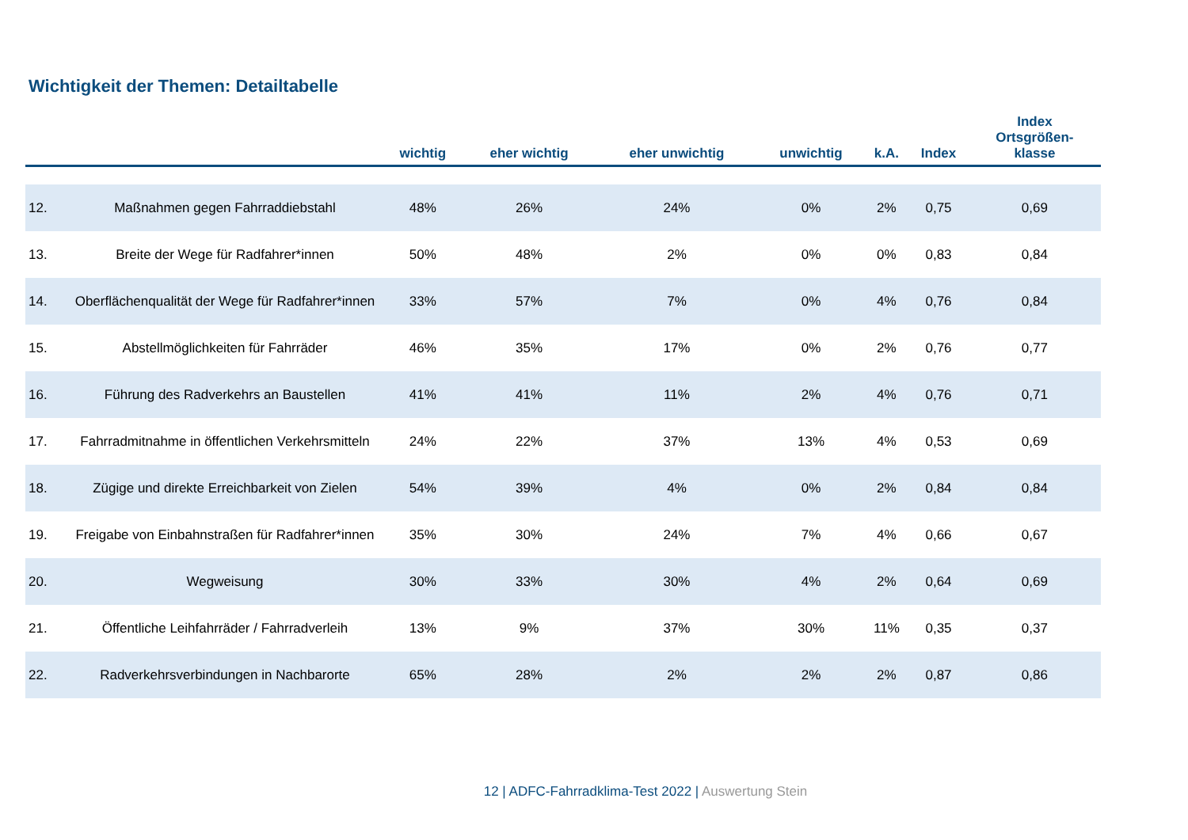Wichtigkeit der Themen: Detailtabelle
| | | wichtig | eher wichtig | eher unwichtig | unwichtig | k.A. | Index | Index Ortsgrößen- klasse |
| --- | --- | --- | --- | --- | --- | --- | --- | --- |
| 12. | Maßnahmen gegen Fahrraddiebstahl | 48% | 26% | 24% | 0% | 2% | 0,75 | 0,69 |
| 13. | Breite der Wege für Radfahrer*innen | 50% | 48% | 2% | 0% | 0% | 0,83 | 0,84 |
| 14. | Oberflächenqualität der Wege für Radfahrer*innen | 33% | 57% | 7% | 0% | 4% | 0,76 | 0,84 |
| 15. | Abstellmöglichkeiten für Fahrräder | 46% | 35% | 17% | 0% | 2% | 0,76 | 0,77 |
| 16. | Führung des Radverkehrs an Baustellen | 41% | 41% | 11% | 2% | 4% | 0,76 | 0,71 |
| 17. | Fahrradmitnahme in öffentlichen Verkehrsmitteln | 24% | 22% | 37% | 13% | 4% | 0,53 | 0,69 |
| 18. | Zügige und direkte Erreichbarkeit von Zielen | 54% | 39% | 4% | 0% | 2% | 0,84 | 0,84 |
| 19. | Freigabe von Einbahnstraßen für Radfahrer*innen | 35% | 30% | 24% | 7% | 4% | 0,66 | 0,67 |
| 20. | Wegweisung | 30% | 33% | 30% | 4% | 2% | 0,64 | 0,69 |
| 21. | Öffentliche Leihfahrräder / Fahrradverleih | 13% | 9% | 37% | 30% | 11% | 0,35 | 0,37 |
| 22. | Radverkehrsverbindungen in Nachbarorte | 65% | 28% | 2% | 2% | 2% | 0,87 | 0,86 |
12 | ADFC-Fahrradklima-Test 2022 | Auswertung Stein